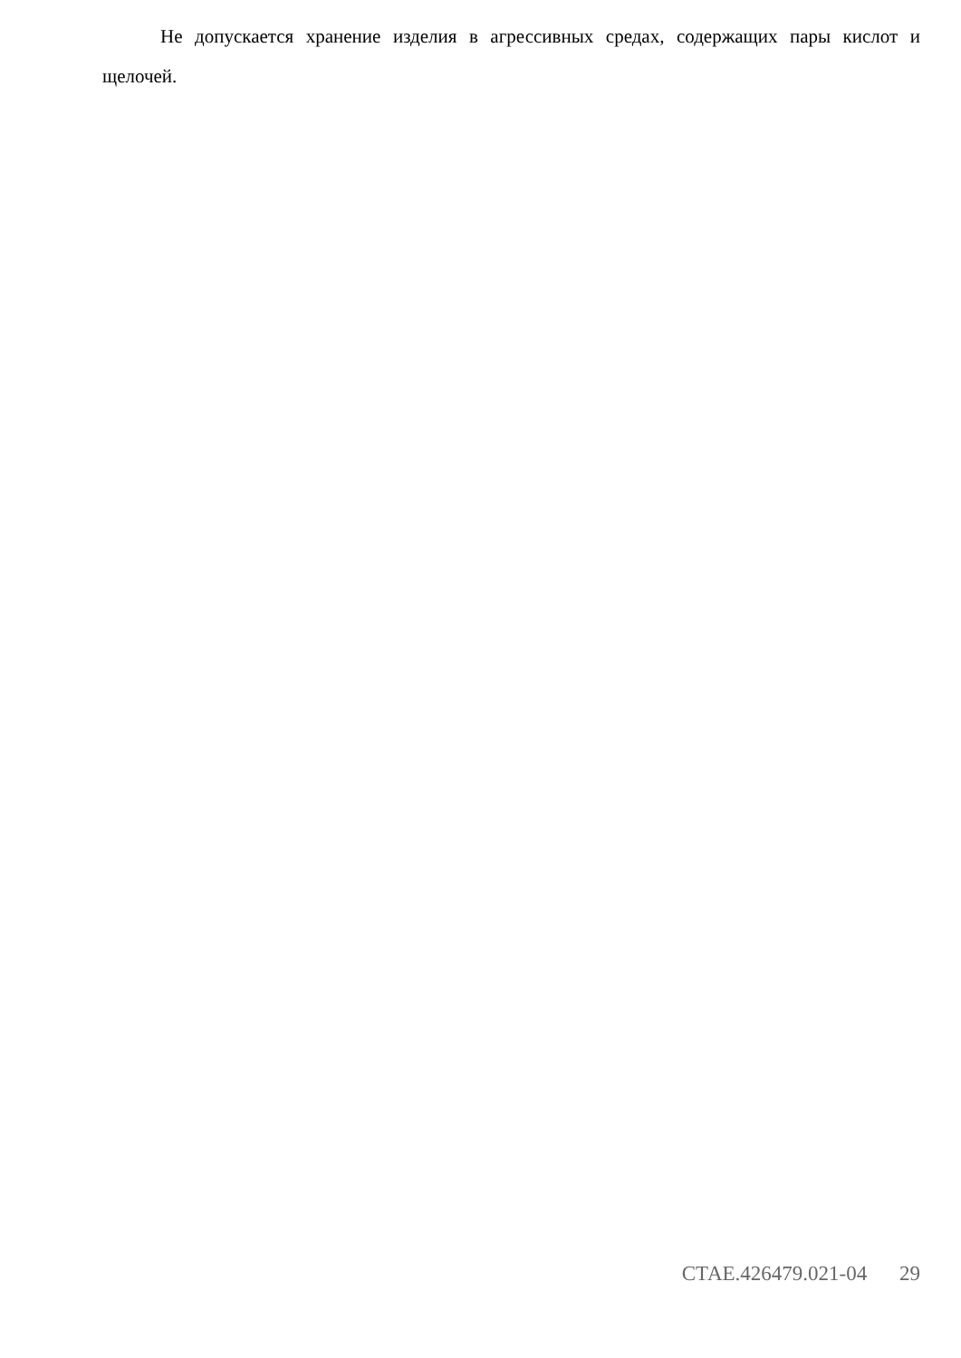Не допускается хранение изделия в агрессивных средах, содержащих пары кислот и щелочей.
СТАЕ.426479.021-04 29